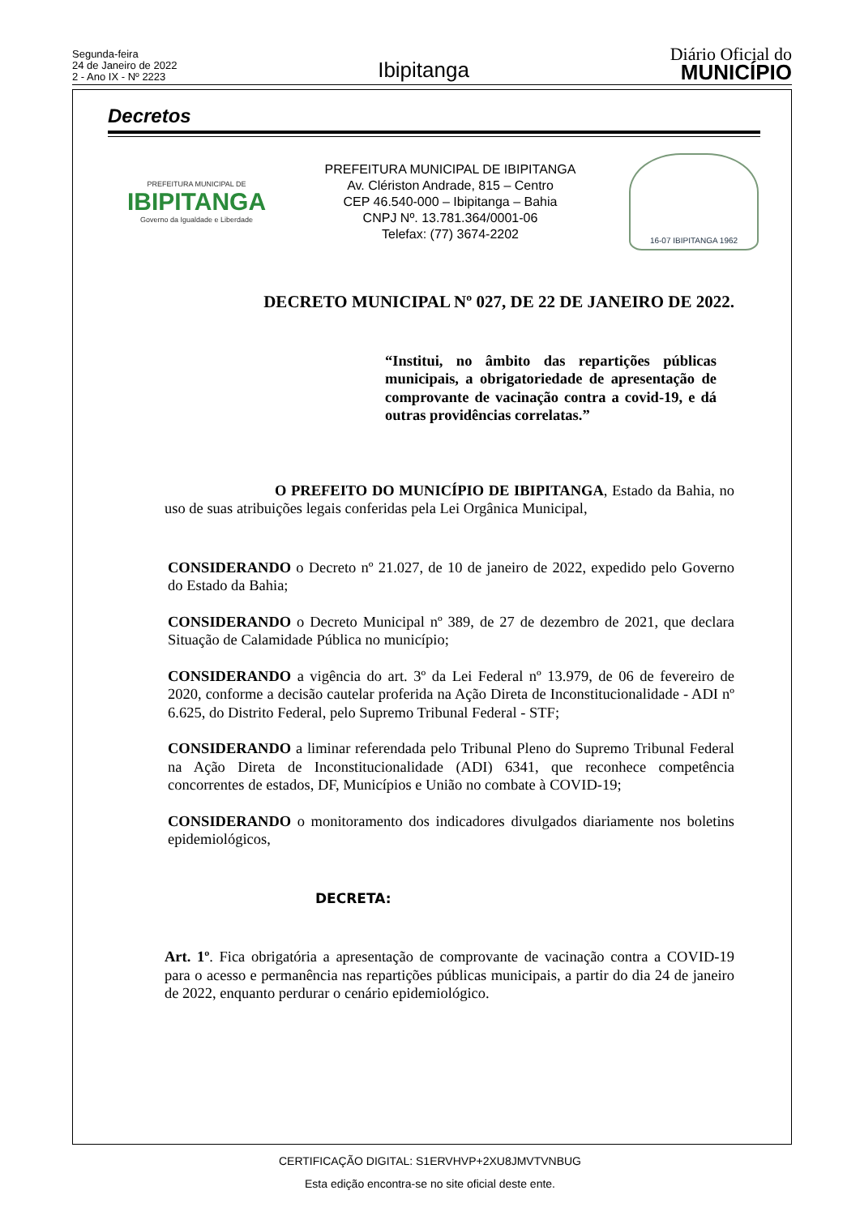Segunda-feira
24 de Janeiro de 2022
2 - Ano IX - Nº 2223
Ibipitanga
Diário Oficial do
MUNICÍPIO
Decretos
PREFEITURA MUNICIPAL DE
IBIPITANGA
Governo da Igualdade e Liberdade
PREFEITURA MUNICIPAL DE IBIPITANGA
Av. Clériston Andrade, 815 – Centro
CEP 46.540-000 – Ibipitanga – Bahia
CNPJ Nº. 13.781.364/0001-06
Telefax: (77) 3674-2202
16-07 IBIPITANGA 1962
DECRETO MUNICIPAL Nº 027, DE 22 DE JANEIRO DE 2022.
“Institui, no âmbito das repartições públicas municipais, a obrigatoriedade de apresentação de comprovante de vacinação contra a covid-19, e dá outras providências correlatas.”
O PREFEITO DO MUNICÍPIO DE IBIPITANGA, Estado da Bahia, no uso de suas atribuições legais conferidas pela Lei Orgânica Municipal,
CONSIDERANDO o Decreto nº 21.027, de 10 de janeiro de 2022, expedido pelo Governo do Estado da Bahia;
CONSIDERANDO o Decreto Municipal nº 389, de 27 de dezembro de 2021, que declara Situação de Calamidade Pública no município;
CONSIDERANDO a vigência do art. 3º da Lei Federal nº 13.979, de 06 de fevereiro de 2020, conforme a decisão cautelar proferida na Ação Direta de Inconstitucionalidade - ADI nº 6.625, do Distrito Federal, pelo Supremo Tribunal Federal - STF;
CONSIDERANDO a liminar referendada pelo Tribunal Pleno do Supremo Tribunal Federal na Ação Direta de Inconstitucionalidade (ADI) 6341, que reconhece competência concorrentes de estados, DF, Municípios e União no combate à COVID-19;
CONSIDERANDO o monitoramento dos indicadores divulgados diariamente nos boletins epidemiológicos,
DECRETA:
Art. 1º. Fica obrigatória a apresentação de comprovante de vacinação contra a COVID-19 para o acesso e permanência nas repartições públicas municipais, a partir do dia 24 de janeiro de 2022, enquanto perdurar o cenário epidemiológico.
CERTIFICAÇÃO DIGITAL: S1ERVHVP+2XU8JMVTVNBUG
Esta edição encontra-se no site oficial deste ente.